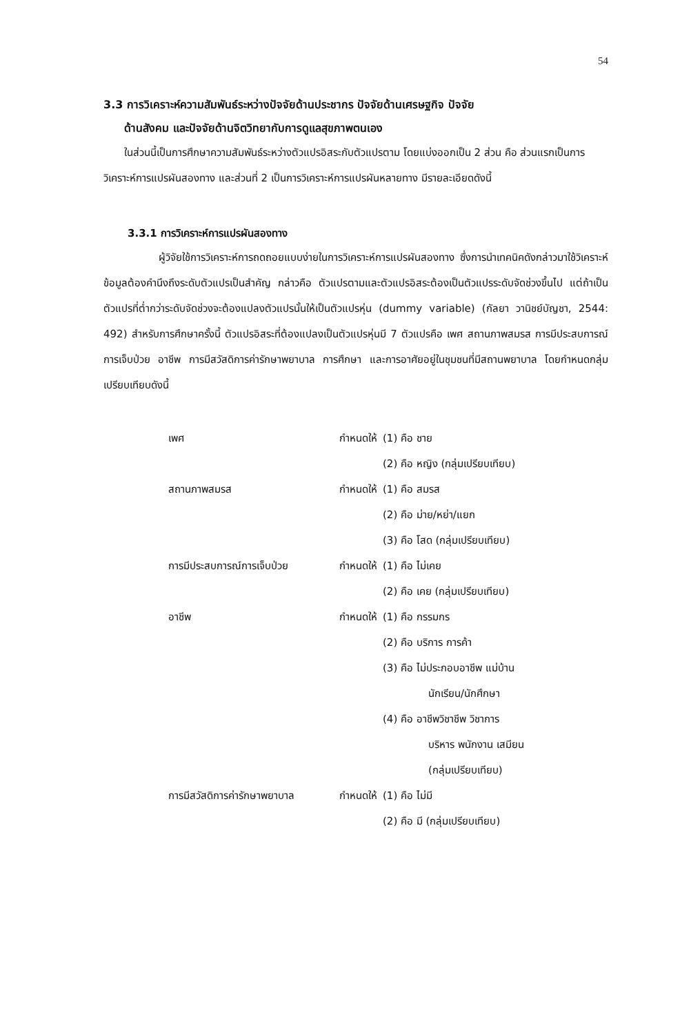54
3.3 การวิเคราะห์ความสัมพันธ์ระหว่างปัจจัยด้านประชากร ปัจจัยด้านเศรษฐกิจ ปัจจัย
ด้านสังคม และปัจจัยด้านจิตวิทยากับการดูแลสุขภาพตนเอง
ในส่วนนี้เป็นการศึกษาความสัมพันธ์ระหว่างตัวแปรอิสระกับตัวแปรตาม โดยแบ่งออกเป็น 2 ส่วน คือ ส่วนแรกเป็นการวิเคราะห์การแปรผันสองทาง และส่วนที่ 2 เป็นการวิเคราะห์การแปรผันหลายทาง มีรายละเอียดดังนี้
3.3.1 การวิเคราะห์การแปรผันสองทาง
ผู้วิจัยใช้การวิเคราะห์การถดถอยแบบง่ายในการวิเคราะห์การแปรผันสองทาง ซึ่งการนำเทคนิคดังกล่าวมาใช้วิเคราะห์ข้อมูลต้องคำนึงถึงระดับตัวแปรเป็นสำคัญ กล่าวคือ ตัวแปรตามและตัวแปรอิสระต้องเป็นตัวแปรระดับจัดช่วงขึ้นไป แต่ถ้าเป็นตัวแปรที่ต่ำกว่าระดับจัดช่วงจะต้องแปลงตัวแปรนั้นให้เป็นตัวแปรหุ่น (dummy variable) (กัลยา วานิชย์บัญชา, 2544: 492) สำหรับการศึกษาครั้งนี้ ตัวแปรอิสระที่ต้องแปลงเป็นตัวแปรหุ่นมี 7 ตัวแปรคือ เพศ สถานภาพสมรส การมีประสบการณ์การเจ็บป่วย อาชีพ การมีสวัสดิการค่ารักษาพยาบาล การศึกษา และการอาศัยอยู่ในชุมชนที่มีสถานพยาบาล โดยกำหนดกลุ่มเปรียบเทียบดังนี้
| เพศ | กำหนดให้ | (1) คือ ชาย |
| | | (2) คือ หญิง (กลุ่มเปรียบเทียบ) |
| สถานภาพสมรส | กำหนดให้ | (1) คือ สมรส |
| | | (2) คือ ม่าย/หย่า/แยก |
| | | (3) คือ โสด (กลุ่มเปรียบเทียบ) |
| การมีประสบการณ์การเจ็บป่วย | กำหนดให้ | (1) คือ ไม่เคย |
| | | (2) คือ เคย (กลุ่มเปรียบเทียบ) |
| อาชีพ | กำหนดให้ | (1) คือ กรรมกร |
| | | (2) คือ บริการ การค้า |
| | | (3) คือ ไม่ประกอบอาชีพ แม่บ้าน นักเรียน/นักศึกษา |
| | | (4) คือ อาชีพวิชาชีพ วิชาการ บริหาร พนักงาน เสมียน (กลุ่มเปรียบเทียบ) |
| การมีสวัสดิการค่ารักษาพยาบาล | กำหนดให้ | (1) คือ ไม่มี |
| | | (2) คือ มี (กลุ่มเปรียบเทียบ) |